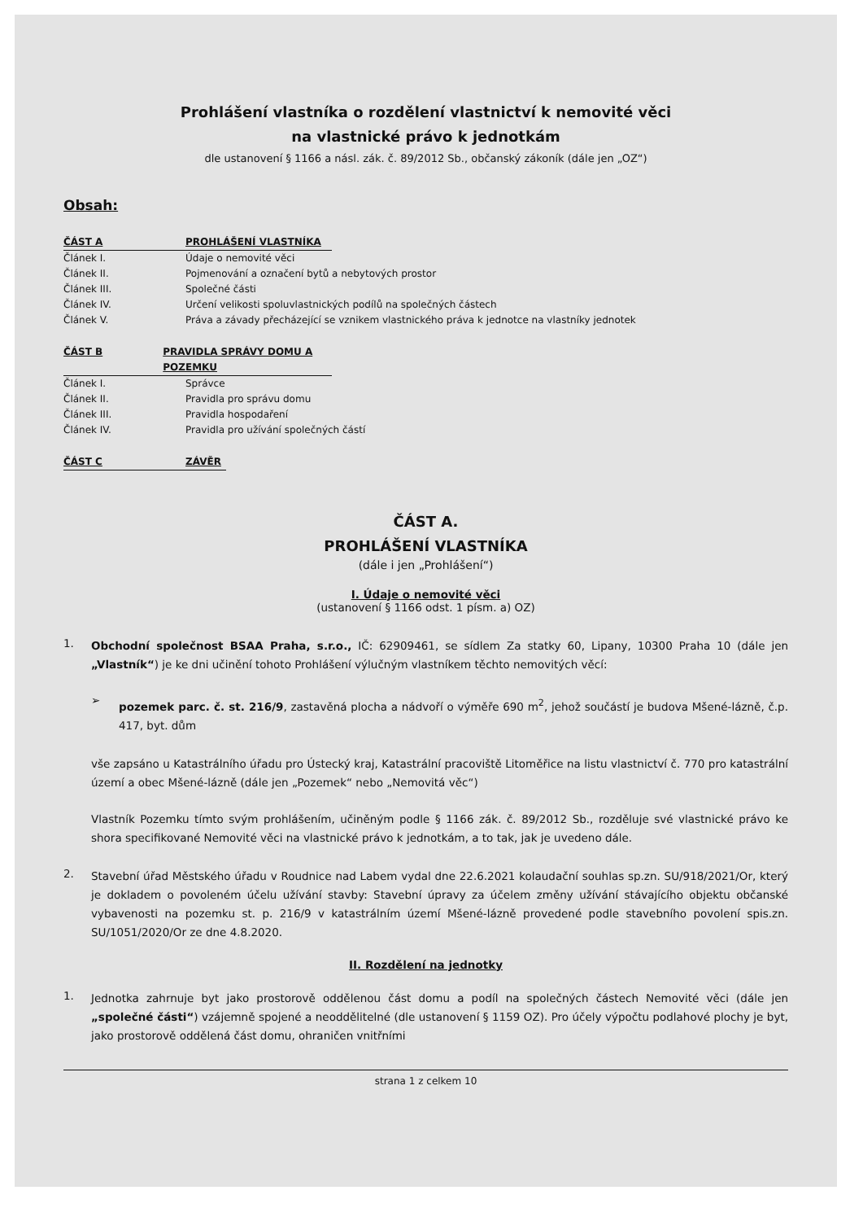Prohlášení vlastníka o rozdělení vlastnictví k nemovité věci
na vlastnické právo k jednotkám
dle ustanovení § 1166 a násl. zák. č. 89/2012 Sb., občanský zákoník (dále jen „OZ“)
Obsah:
ČÁST A PROHLÁŠENÍ VLASTNÍKA
Článek I. Údaje o nemovité věci
Článek II. Pojmenování a označení bytů a nebytových prostor
Článek III. Společné části
Článek IV. Určení velikosti spoluvlastnických podílů na společných částech
Článek V. Práva a závady přecházející se vznikem vlastnického práva k jednotce na vlastníky jednotek
ČÁST B PRAVIDLA SPRÁVY DOMU A POZEMKU
Článek I. Správce
Článek II. Pravidla pro správu domu
Článek III. Pravidla hospodaření
Článek IV. Pravidla pro užívání společných částí
ČÁST C ZÁVĚR
ČÁST A.
PROHLÁŠENÍ VLASTNÍKA
(dále i jen „Prohlášení“)
I. Údaje o nemovité věci
(ustanovení § 1166 odst. 1 písm. a) OZ)
1.
Obchodní společnost BSAA Praha, s.r.o., IČ: 62909461, se sídlem Za statky 60, Lipany, 10300 Praha 10 (dále jen „Vlastník“) je ke dni učinění tohoto Prohlášení výlučným vlastníkem těchto nemovitých věcí:
➢
pozemek parc. č. st. 216/9, zastavěná plocha a nádvoří o výměře 690 m<sup>2</sup>, jehož součástí je budova Mšené-lázně, č.p. 417, byt. dům
vše zapsáno u Katastrálního úřadu pro Ústecký kraj, Katastrální pracoviště Litoměřice na listu vlastnictví č. 770 pro katastrální území a obec Mšené-lázně (dále jen „Pozemek“ nebo „Nemovitá věc“)
Vlastník Pozemku tímto svým prohlášením, učiněným podle § 1166 zák. č. 89/2012 Sb., rozděluje své vlastnické právo ke shora specifikované Nemovité věci na vlastnické právo k jednotkám, a to tak, jak je uvedeno dále.
2.
Stavební úřad Městského úřadu v Roudnice nad Labem vydal dne 22.6.2021 kolaudační souhlas sp.zn. SU/918/2021/Or, který je dokladem o povoleném účelu užívání stavby: Stavební úpravy za účelem změny užívání stávajícího objektu občanské vybavenosti na pozemku st. p. 216/9 v katastrálním území Mšené-lázně provedené podle stavebního povolení spis.zn. SU/1051/2020/Or ze dne 4.8.2020.
II. Rozdělení na jednotky
1.
Jednotka zahrnuje byt jako prostorově oddělenou část domu a podíl na společných částech Nemovité věci (dále jen „společné části“) vzájemně spojené a neoddělitelné (dle ustanovení § 1159 OZ). Pro účely výpočtu podlahové plochy je byt, jako prostorově oddělená část domu, ohraničen vnitřními
strana 1 z celkem 10